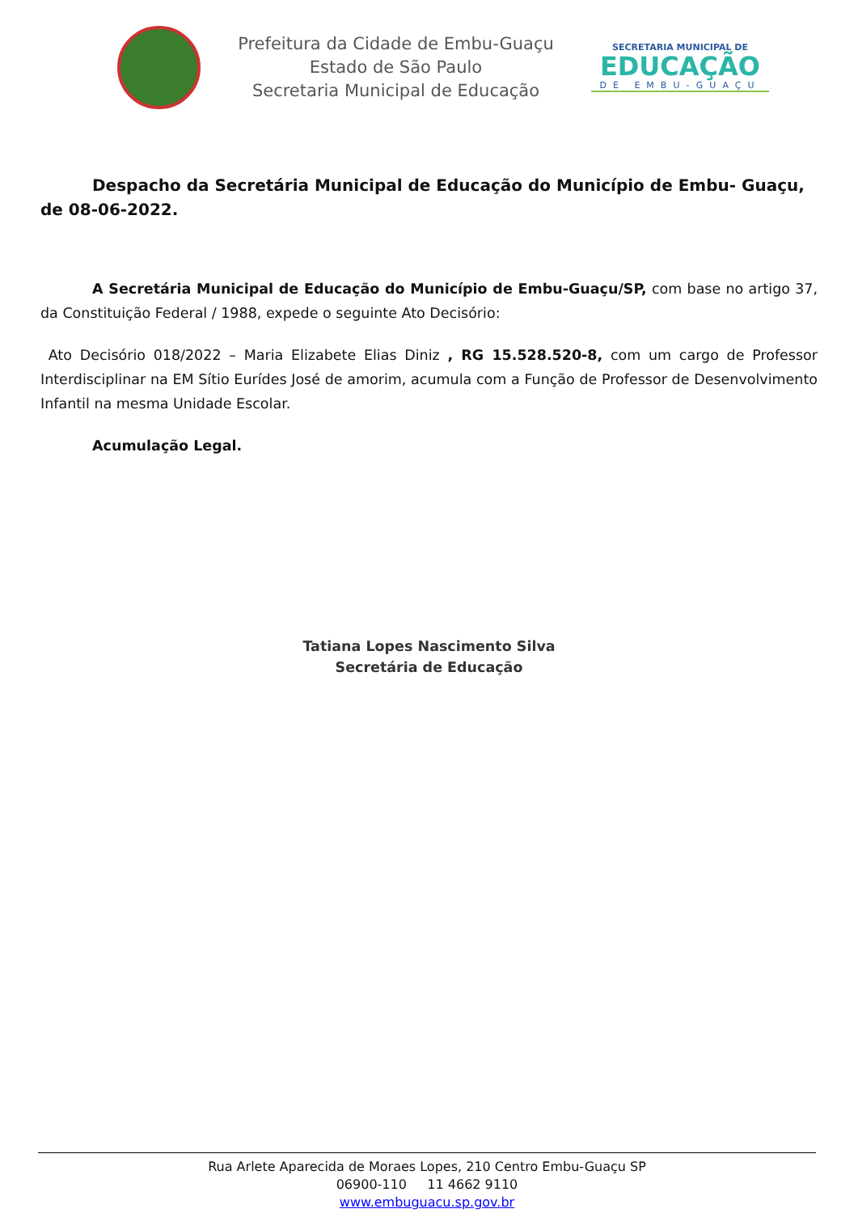Prefeitura da Cidade de Embu-Guaçu
Estado de São Paulo
Secretaria Municipal de Educação
SECRETARIA MUNICIPAL DE
EDUCAÇÃO
DE EMBU-GUAÇU
Despacho da Secretária Municipal de Educação do Município de Embu- Guaçu, de 08-06-2022.
A Secretária Municipal de Educação do Município de Embu-Guaçu/SP, com base no artigo 37, da Constituição Federal / 1988, expede o seguinte Ato Decisório:
Ato Decisório 018/2022 – Maria Elizabete Elias Diniz , RG 15.528.520-8, com um cargo de Professor Interdisciplinar na EM Sítio Eurídes José de amorim, acumula com a Função de Professor de Desenvolvimento Infantil na mesma Unidade Escolar.
Acumulação Legal.
Tatiana Lopes Nascimento Silva
Secretária de Educação
Rua Arlete Aparecida de Moraes Lopes, 210 Centro Embu-Guaçu SP
06900-110 11 4662 9110
www.embuguacu.sp.gov.br